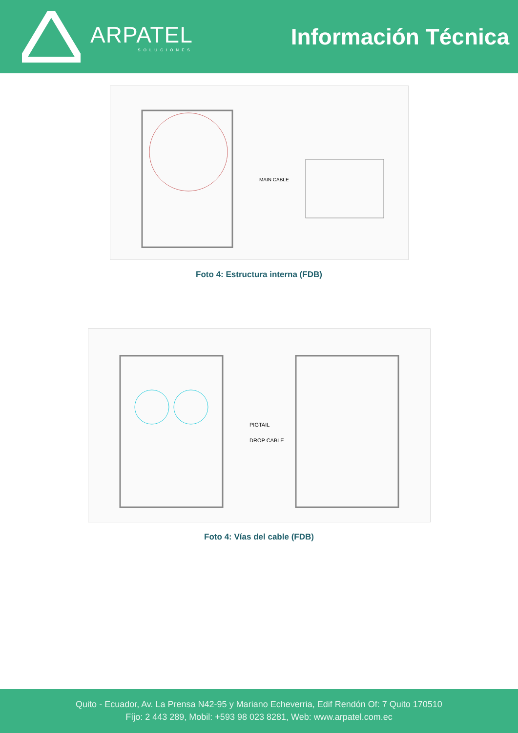ARPATEL
SOLUCIONES
Información Técnica
MAIN CABLE
Foto 4: Estructura interna (FDB)
PIGTAIL
DROP CABLE
Foto 4: Vías del cable (FDB)
Quito - Ecuador, Av. La Prensa N42-95 y Mariano Echeverria, Edif Rendón Of: 7 Quito 170510
Fíjo: 2 443 289, Mobil: +593 98 023 8281, Web: www.arpatel.com.ec